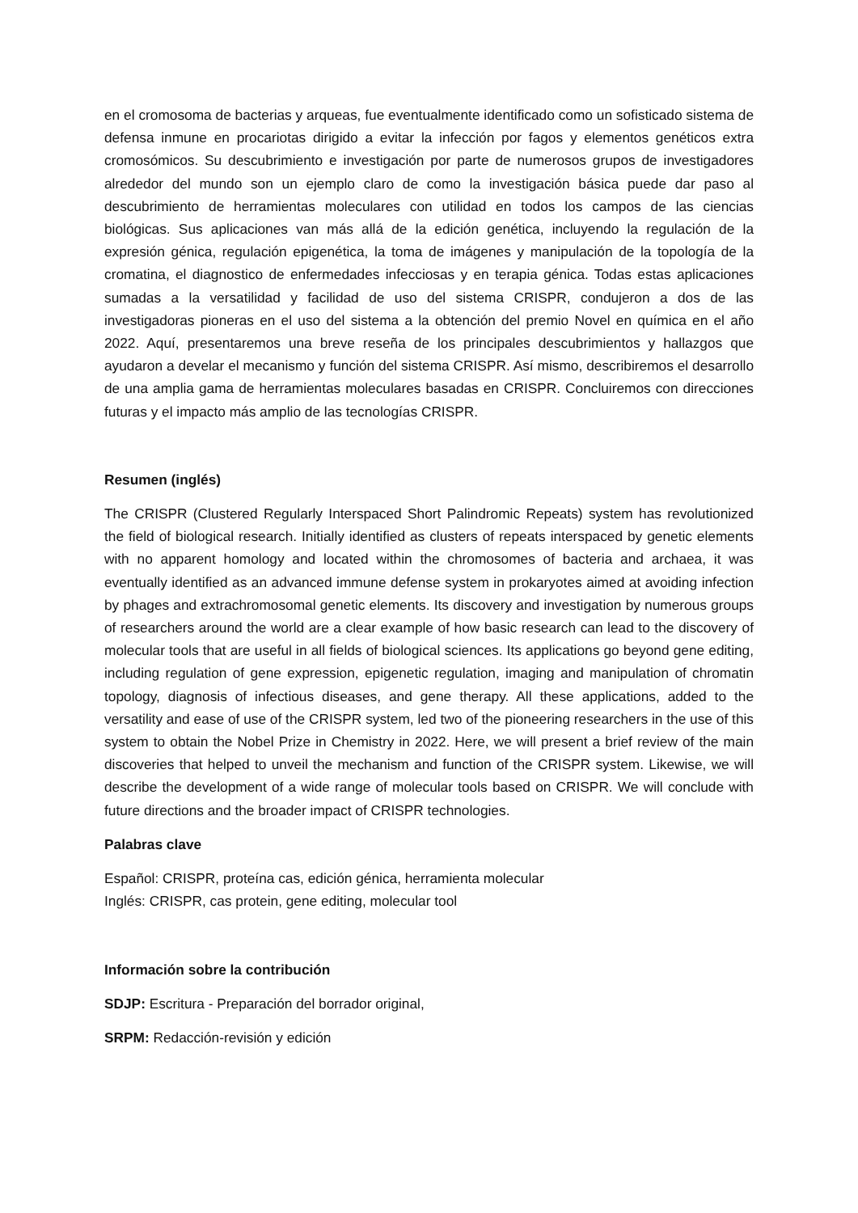en el cromosoma de bacterias y arqueas, fue eventualmente identificado como un sofisticado sistema de defensa inmune en procariotas dirigido a evitar la infección por fagos y elementos genéticos extra cromosómicos. Su descubrimiento e investigación por parte de numerosos grupos de investigadores alrededor del mundo son un ejemplo claro de como la investigación básica puede dar paso al descubrimiento de herramientas moleculares con utilidad en todos los campos de las ciencias biológicas. Sus aplicaciones van más allá de la edición genética, incluyendo la regulación de la expresión génica, regulación epigenética, la toma de imágenes y manipulación de la topología de la cromatina, el diagnostico de enfermedades infecciosas y en terapia génica. Todas estas aplicaciones sumadas a la versatilidad y facilidad de uso del sistema CRISPR, condujeron a dos de las investigadoras pioneras en el uso del sistema a la obtención del premio Novel en química en el año 2022. Aquí, presentaremos una breve reseña de los principales descubrimientos y hallazgos que ayudaron a develar el mecanismo y función del sistema CRISPR. Así mismo, describiremos el desarrollo de una amplia gama de herramientas moleculares basadas en CRISPR. Concluiremos con direcciones futuras y el impacto más amplio de las tecnologías CRISPR.
Resumen (inglés)
The CRISPR (Clustered Regularly Interspaced Short Palindromic Repeats) system has revolutionized the field of biological research. Initially identified as clusters of repeats interspaced by genetic elements with no apparent homology and located within the chromosomes of bacteria and archaea, it was eventually identified as an advanced immune defense system in prokaryotes aimed at avoiding infection by phages and extrachromosomal genetic elements. Its discovery and investigation by numerous groups of researchers around the world are a clear example of how basic research can lead to the discovery of molecular tools that are useful in all fields of biological sciences. Its applications go beyond gene editing, including regulation of gene expression, epigenetic regulation, imaging and manipulation of chromatin topology, diagnosis of infectious diseases, and gene therapy. All these applications, added to the versatility and ease of use of the CRISPR system, led two of the pioneering researchers in the use of this system to obtain the Nobel Prize in Chemistry in 2022. Here, we will present a brief review of the main discoveries that helped to unveil the mechanism and function of the CRISPR system. Likewise, we will describe the development of a wide range of molecular tools based on CRISPR. We will conclude with future directions and the broader impact of CRISPR technologies.
Palabras clave
Español: CRISPR, proteína cas, edición génica, herramienta molecular
Inglés: CRISPR, cas protein, gene editing, molecular tool
Información sobre la contribución
SDJP: Escritura - Preparación del borrador original,
SRPM: Redacción-revisión y edición